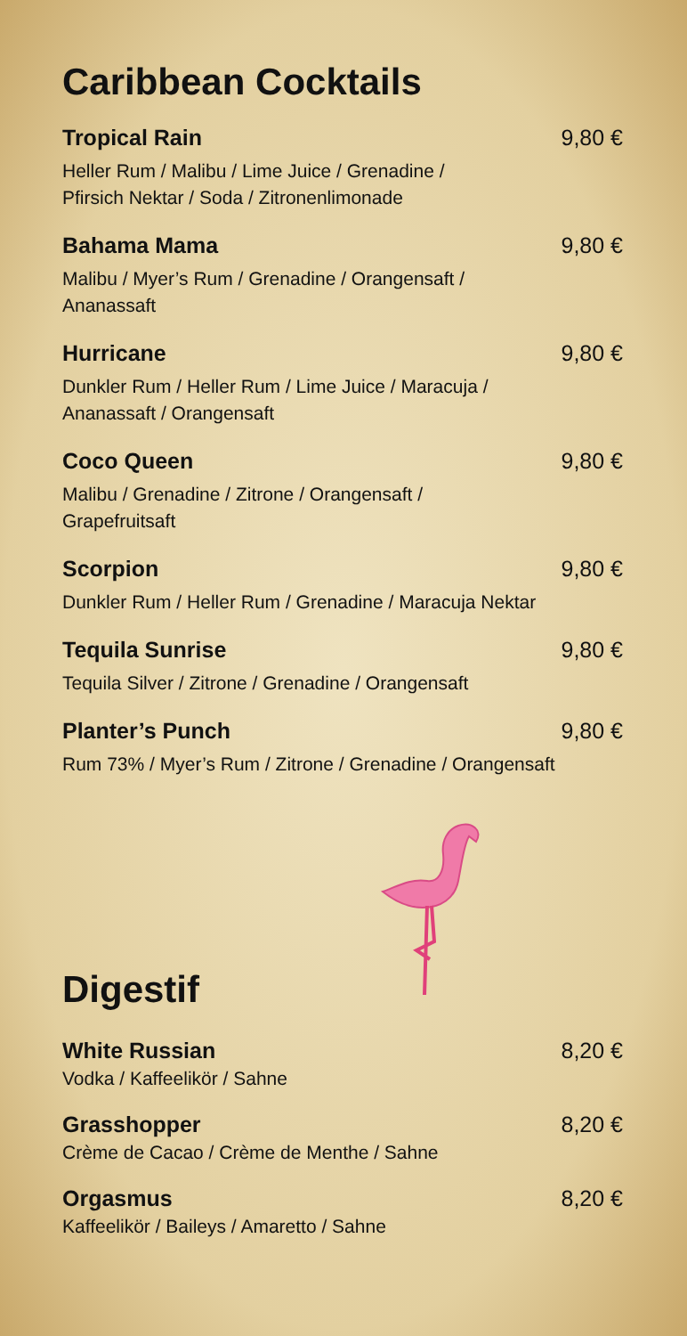Caribbean Cocktails
Tropical Rain 9,80 €
Heller Rum / Malibu / Lime Juice / Grenadine /
Pfirsich Nektar / Soda / Zitronenlimonade
Bahama Mama 9,80 €
Malibu / Myer’s Rum / Grenadine / Orangensaft /
Ananassaft
Hurricane 9,80 €
Dunkler Rum / Heller Rum / Lime Juice / Maracuja /
Ananassaft / Orangensaft
Coco Queen 9,80 €
Malibu / Grenadine / Zitrone / Orangensaft /
Grapefruitsaft
Scorpion 9,80 €
Dunkler Rum / Heller Rum / Grenadine / Maracuja Nektar
Tequila Sunrise 9,80 €
Tequila Silver / Zitrone / Grenadine / Orangensaft
Planter’s Punch 9,80 €
Rum 73% / Myer’s Rum / Zitrone / Grenadine / Orangensaft
Digestif
White Russian 8,20 €
Vodka / Kaffeelikör / Sahne
Grasshopper 8,20 €
Crème de Cacao / Crème de Menthe / Sahne
Orgasmus 8,20 €
Kaffeelikör / Baileys / Amaretto / Sahne